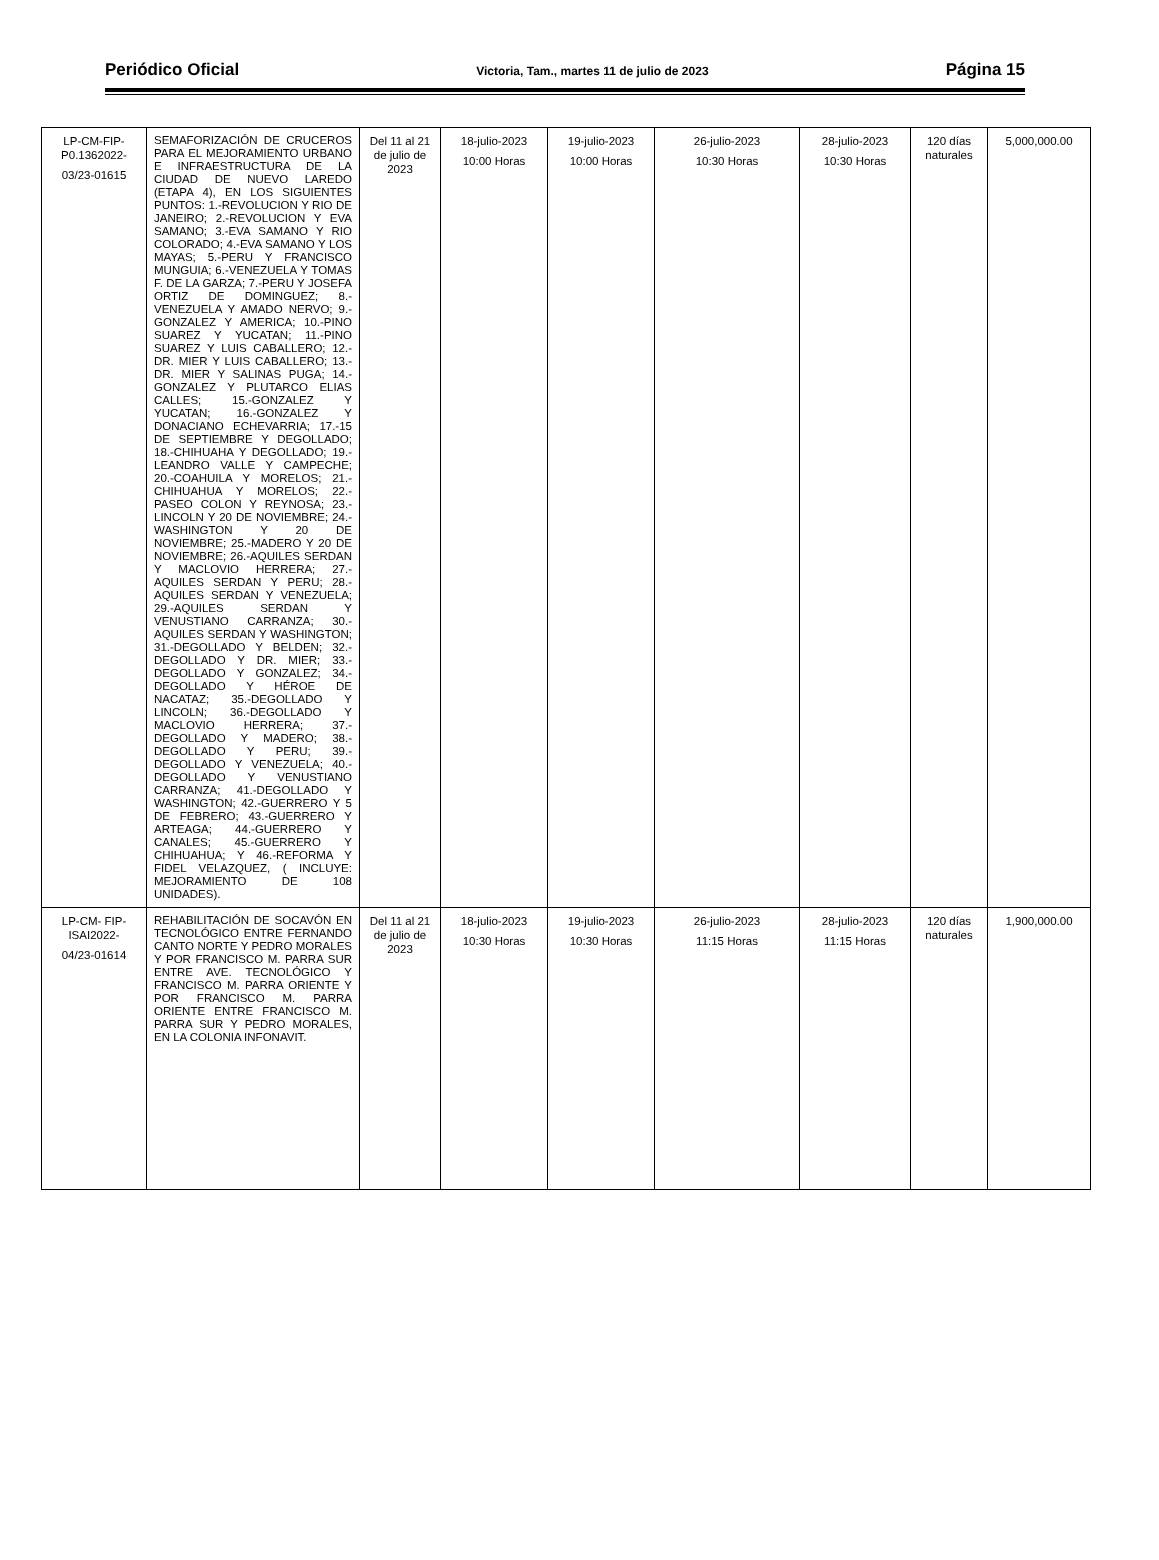Periódico Oficial Victoria, Tam., martes 11 de julio de 2023 Página 15
| LP-CM-FIP-P0.1362022- 03/23-01615 | SEMAFORIZACIÓN DE CRUCEROS PARA EL MEJORAMIENTO URBANO E INFRAESTRUCTURA DE LA CIUDAD DE NUEVO LAREDO (ETAPA 4), EN LOS SIGUIENTES PUNTOS: 1.-REVOLUCION Y RIO DE JANEIRO; 2.-REVOLUCION Y EVA SAMANO; 3.-EVA SAMANO Y RIO COLORADO; 4.-EVA SAMANO Y LOS MAYAS; 5.-PERU Y FRANCISCO MUNGUIA; 6.-VENEZUELA Y TOMAS F. DE LA GARZA; 7.-PERU Y JOSEFA ORTIZ DE DOMINGUEZ; 8.-VENEZUELA Y AMADO NERVO; 9.-GONZALEZ Y AMERICA; 10.-PINO SUAREZ Y YUCATAN; 11.-PINO SUAREZ Y LUIS CABALLERO; 12.-DR. MIER Y LUIS CABALLERO; 13.-DR. MIER Y SALINAS PUGA; 14.-GONZALEZ Y PLUTARCO ELIAS CALLES; 15.-GONZALEZ Y YUCATAN; 16.-GONZALEZ Y DONACIANO ECHEVARRIA; 17.-15 DE SEPTIEMBRE Y DEGOLLADO; 18.-CHIHUAHA Y DEGOLLADO; 19.-LEANDRO VALLE Y CAMPECHE; 20.-COAHUILA Y MORELOS; 21.-CHIHUAHUA Y MORELOS; 22.-PASEO COLON Y REYNOSA; 23.-LINCOLN Y 20 DE NOVIEMBRE; 24.-WASHINGTON Y 20 DE NOVIEMBRE; 25.-MADERO Y 20 DE NOVIEMBRE; 26.-AQUILES SERDAN Y MACLOVIO HERRERA; 27.-AQUILES SERDAN Y PERU; 28.-AQUILES SERDAN Y VENEZUELA; 29.-AQUILES SERDAN Y VENUSTIANO CARRANZA; 30.-AQUILES SERDAN Y WASHINGTON; 31.-DEGOLLADO Y BELDEN; 32.-DEGOLLADO Y DR. MIER; 33.-DEGOLLADO Y GONZALEZ; 34.-DEGOLLADO Y HÉROE DE NACATAZ; 35.-DEGOLLADO Y LINCOLN; 36.-DEGOLLADO Y MACLOVIO HERRERA; 37.-DEGOLLADO Y MADERO; 38.-DEGOLLADO Y PERU; 39.-DEGOLLADO Y VENEZUELA; 40.-DEGOLLADO Y VENUSTIANO CARRANZA; 41.-DEGOLLADO Y WASHINGTON; 42.-GUERRERO Y 5 DE FEBRERO; 43.-GUERRERO Y ARTEAGA; 44.-GUERRERO Y CANALES; 45.-GUERRERO Y CHIHUAHUA; Y 46.-REFORMA Y FIDEL VELAZQUEZ, ( INCLUYE: MEJORAMIENTO DE 108 UNIDADES). | Del 11 al 21 de julio de 2023 | 18-julio-2023 10:00 Horas | 19-julio-2023 10:00 Horas | 26-julio-2023 10:30 Horas | 28-julio-2023 10:30 Horas | 120 días naturales | 5,000,000.00 |
| LP-CM- FIP-ISAI2022- 04/23-01614 | REHABILITACIÓN DE SOCAVÓN EN TECNOLÓGICO ENTRE FERNANDO CANTO NORTE Y PEDRO MORALES Y POR FRANCISCO M. PARRA SUR ENTRE AVE. TECNOLÓGICO Y FRANCISCO M. PARRA ORIENTE Y POR FRANCISCO M. PARRA ORIENTE ENTRE FRANCISCO M. PARRA SUR Y PEDRO MORALES, EN LA COLONIA INFONAVIT. | Del 11 al 21 de julio de 2023 | 18-julio-2023 10:30 Horas | 19-julio-2023 10:30 Horas | 26-julio-2023 11:15 Horas | 28-julio-2023 11:15 Horas | 120 días naturales | 1,900,000.00 |